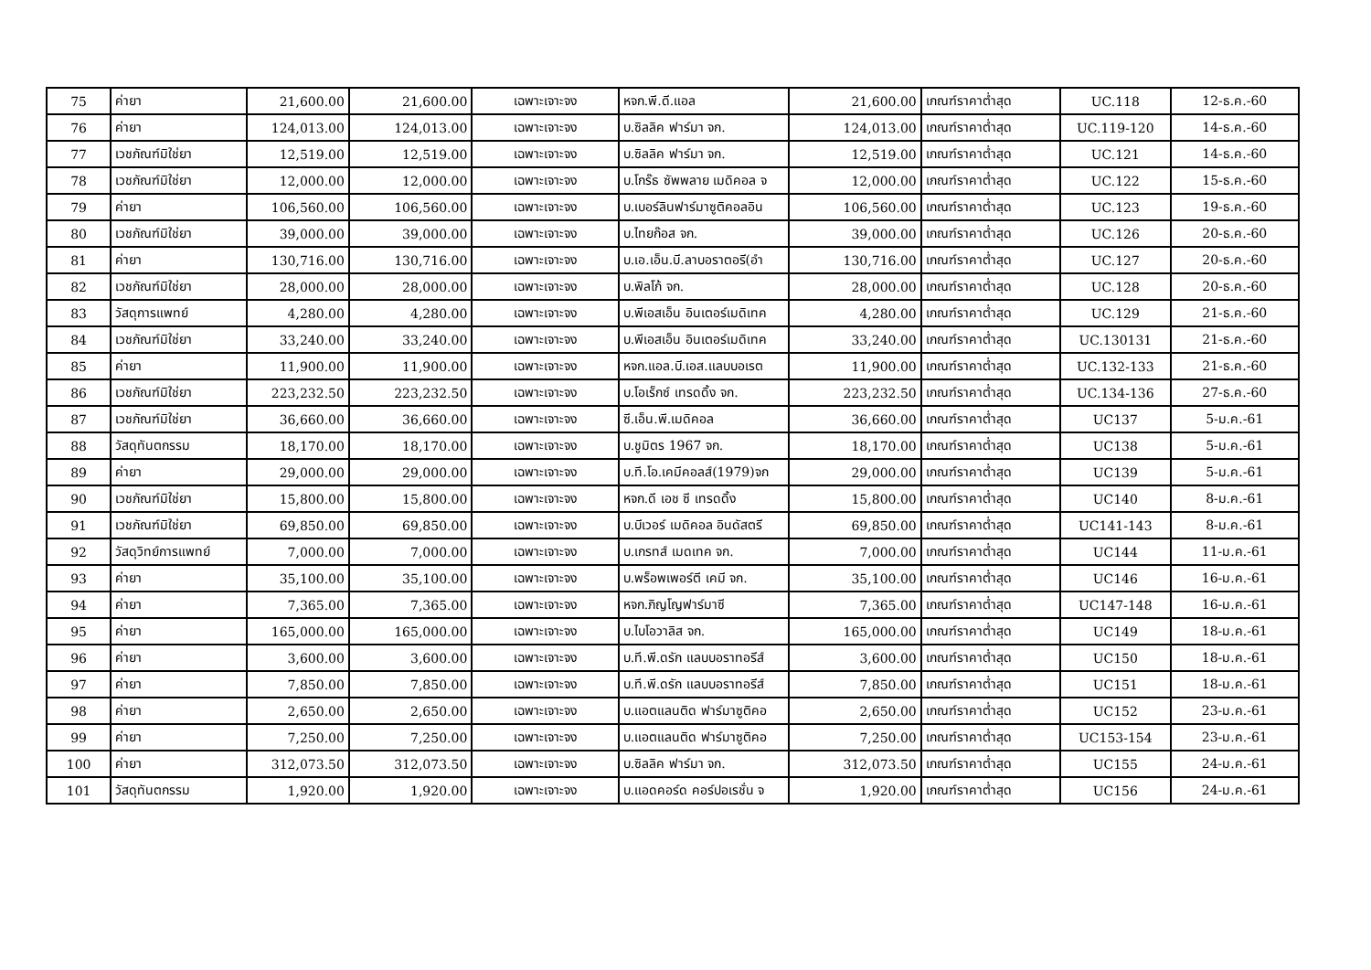| 75 | ค่ายา | 21,600.00 | 21,600.00 | เฉพาะเจาะจง | หจก.พี.ดี.แอล | 21,600.00 | เกณฑ์ราคาต่ำสุด | UC.118 | 12-ธ.ค.-60 |
| 76 | ค่ายา | 124,013.00 | 124,013.00 | เฉพาะเจาะจง | บ.ซิลลิค ฟาร์มา จก. | 124,013.00 | เกณฑ์ราคาต่ำสุด | UC.119-120 | 14-ธ.ค.-60 |
| 77 | เวชภัณฑ์มิใช่ยา | 12,519.00 | 12,519.00 | เฉพาะเจาะจง | บ.ซิลลิค ฟาร์มา จก. | 12,519.00 | เกณฑ์ราคาต่ำสุด | UC.121 | 14-ธ.ค.-60 |
| 78 | เวชภัณฑ์มิใช่ยา | 12,000.00 | 12,000.00 | เฉพาะเจาะจง | บ.โกร๊ธ ซัพพลาย เมดิคอล จ | 12,000.00 | เกณฑ์ราคาต่ำสุด | UC.122 | 15-ธ.ค.-60 |
| 79 | ค่ายา | 106,560.00 | 106,560.00 | เฉพาะเจาะจง | บ.เบอร์ลินฟาร์มาซูติคอลอิน | 106,560.00 | เกณฑ์ราคาต่ำสุด | UC.123 | 19-ธ.ค.-60 |
| 80 | เวชภัณฑ์มิใช่ยา | 39,000.00 | 39,000.00 | เฉพาะเจาะจง | บ.ไทยก๊อส จก. | 39,000.00 | เกณฑ์ราคาต่ำสุด | UC.126 | 20-ธ.ค.-60 |
| 81 | ค่ายา | 130,716.00 | 130,716.00 | เฉพาะเจาะจง | บ.เอ.เอ็น.บี.ลาบอราตอรี(อำ | 130,716.00 | เกณฑ์ราคาต่ำสุด | UC.127 | 20-ธ.ค.-60 |
| 82 | เวชภัณฑ์มิใช่ยา | 28,000.00 | 28,000.00 | เฉพาะเจาะจง | บ.พิลโก้ จก. | 28,000.00 | เกณฑ์ราคาต่ำสุด | UC.128 | 20-ธ.ค.-60 |
| 83 | วัสดุการแพทย์ | 4,280.00 | 4,280.00 | เฉพาะเจาะจง | บ.พีเอสเอ็น อินเตอร์เมดิเทค | 4,280.00 | เกณฑ์ราคาต่ำสุด | UC.129 | 21-ธ.ค.-60 |
| 84 | เวชภัณฑ์มิใช่ยา | 33,240.00 | 33,240.00 | เฉพาะเจาะจง | บ.พีเอสเอ็น อินเตอร์เมดิเทค | 33,240.00 | เกณฑ์ราคาต่ำสุด | UC.130131 | 21-ธ.ค.-60 |
| 85 | ค่ายา | 11,900.00 | 11,900.00 | เฉพาะเจาะจง | หจก.แอล.บี.เอส.แลบบอเรต | 11,900.00 | เกณฑ์ราคาต่ำสุด | UC.132-133 | 21-ธ.ค.-60 |
| 86 | เวชภัณฑ์มิใช่ยา | 223,232.50 | 223,232.50 | เฉพาะเจาะจง | บ.โอเร็กซ์ เทรดดิ้ง จก. | 223,232.50 | เกณฑ์ราคาต่ำสุด | UC.134-136 | 27-ธ.ค.-60 |
| 87 | เวชภัณฑ์มิใช่ยา | 36,660.00 | 36,660.00 | เฉพาะเจาะจง | ซี.เอ็น.พี.เมดิคอล | 36,660.00 | เกณฑ์ราคาต่ำสุด | UC137 | 5-ม.ค.-61 |
| 88 | วัสดุทันตกรรม | 18,170.00 | 18,170.00 | เฉพาะเจาะจง | บ.ชูมิตร 1967 จก. | 18,170.00 | เกณฑ์ราคาต่ำสุด | UC138 | 5-ม.ค.-61 |
| 89 | ค่ายา | 29,000.00 | 29,000.00 | เฉพาะเจาะจง | บ.ที.โอ.เคมีคอลส์(1979)จก | 29,000.00 | เกณฑ์ราคาต่ำสุด | UC139 | 5-ม.ค.-61 |
| 90 | เวชภัณฑ์มิใช่ยา | 15,800.00 | 15,800.00 | เฉพาะเจาะจง | หจก.ดี เอช ซี เทรดดิ้ง | 15,800.00 | เกณฑ์ราคาต่ำสุด | UC140 | 8-ม.ค.-61 |
| 91 | เวชภัณฑ์มิใช่ยา | 69,850.00 | 69,850.00 | เฉพาะเจาะจง | บ.บีเวอร์ เมดิคอล อินดัสตรี | 69,850.00 | เกณฑ์ราคาต่ำสุด | UC141-143 | 8-ม.ค.-61 |
| 92 | วัสดุวิทย์การแพทย์ | 7,000.00 | 7,000.00 | เฉพาะเจาะจง | บ.เกรทส์ เมดเทค จก. | 7,000.00 | เกณฑ์ราคาต่ำสุด | UC144 | 11-ม.ค.-61 |
| 93 | ค่ายา | 35,100.00 | 35,100.00 | เฉพาะเจาะจง | บ.พร็อพเพอร์ตี เคมี จก. | 35,100.00 | เกณฑ์ราคาต่ำสุด | UC146 | 16-ม.ค.-61 |
| 94 | ค่ายา | 7,365.00 | 7,365.00 | เฉพาะเจาะจง | หจก.ภิญโญฟาร์มาซี | 7,365.00 | เกณฑ์ราคาต่ำสุด | UC147-148 | 16-ม.ค.-61 |
| 95 | ค่ายา | 165,000.00 | 165,000.00 | เฉพาะเจาะจง | บ.ไบโอวาลิส จก. | 165,000.00 | เกณฑ์ราคาต่ำสุด | UC149 | 18-ม.ค.-61 |
| 96 | ค่ายา | 3,600.00 | 3,600.00 | เฉพาะเจาะจง | บ.ที.พี.ดรัก แลบบอราทอรีส์ | 3,600.00 | เกณฑ์ราคาต่ำสุด | UC150 | 18-ม.ค.-61 |
| 97 | ค่ายา | 7,850.00 | 7,850.00 | เฉพาะเจาะจง | บ.ที.พี.ดรัก แลบบอราทอรีส์ | 7,850.00 | เกณฑ์ราคาต่ำสุด | UC151 | 18-ม.ค.-61 |
| 98 | ค่ายา | 2,650.00 | 2,650.00 | เฉพาะเจาะจง | บ.แอตแลนติด ฟาร์มาซูติคอ | 2,650.00 | เกณฑ์ราคาต่ำสุด | UC152 | 23-ม.ค.-61 |
| 99 | ค่ายา | 7,250.00 | 7,250.00 | เฉพาะเจาะจง | บ.แอตแลนติด ฟาร์มาซูติคอ | 7,250.00 | เกณฑ์ราคาต่ำสุด | UC153-154 | 23-ม.ค.-61 |
| 100 | ค่ายา | 312,073.50 | 312,073.50 | เฉพาะเจาะจง | บ.ซิลลิค ฟาร์มา จก. | 312,073.50 | เกณฑ์ราคาต่ำสุด | UC155 | 24-ม.ค.-61 |
| 101 | วัสดุทันตกรรม | 1,920.00 | 1,920.00 | เฉพาะเจาะจง | บ.แอดคอร์ด คอร์ปอเรชั่น จ | 1,920.00 | เกณฑ์ราคาต่ำสุด | UC156 | 24-ม.ค.-61 |